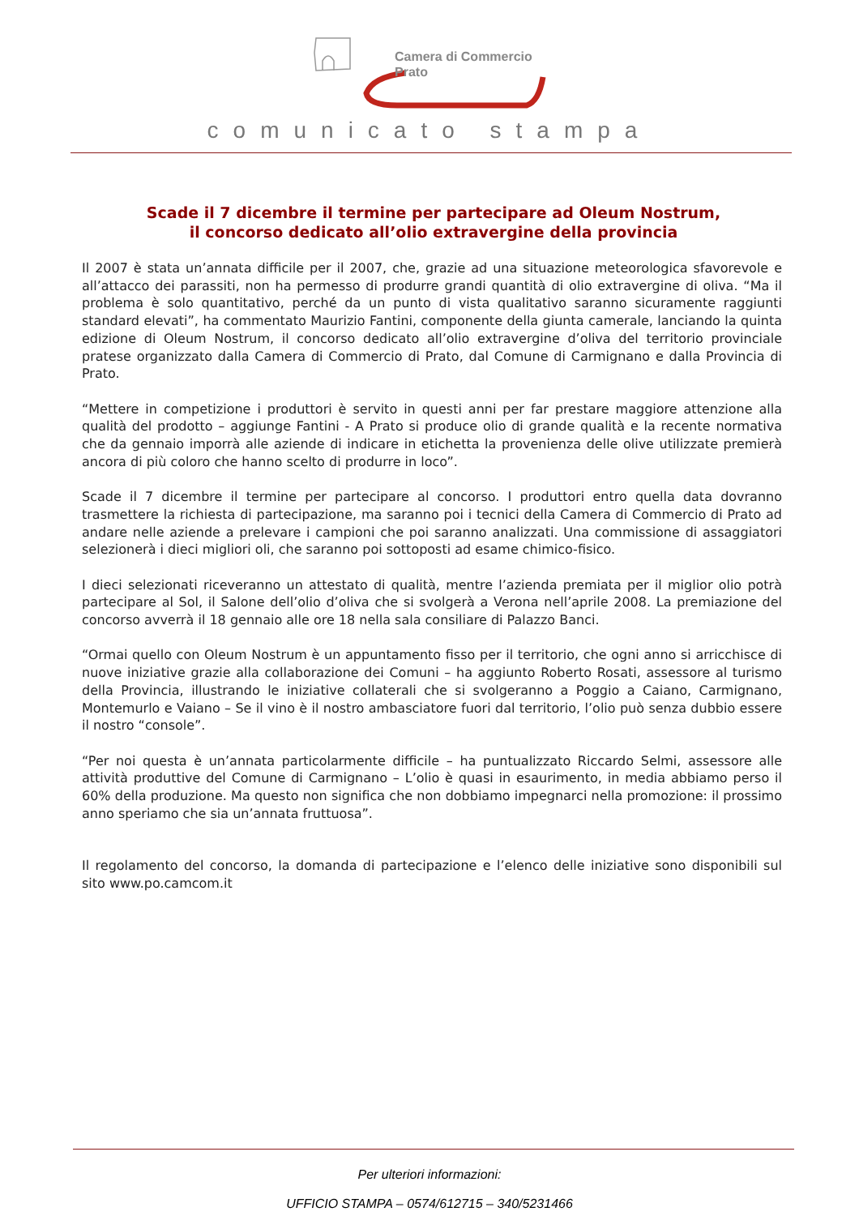Camera di Commercio
Prato
comunicato stampa
Scade il 7 dicembre il termine per partecipare ad Oleum Nostrum,
il concorso dedicato all’olio extravergine della provincia
Il 2007 è stata un’annata difficile per il 2007, che, grazie ad una situazione meteorologica sfavorevole e all’attacco dei parassiti, non ha permesso di produrre grandi quantità di olio extravergine di oliva. “Ma il problema è solo quantitativo, perché da un punto di vista qualitativo saranno sicuramente raggiunti standard elevati”, ha commentato Maurizio Fantini, componente della giunta camerale, lanciando la quinta edizione di Oleum Nostrum, il concorso dedicato all’olio extravergine d’oliva del territorio provinciale pratese organizzato dalla Camera di Commercio di Prato, dal Comune di Carmignano e dalla Provincia di Prato.
“Mettere in competizione i produttori è servito in questi anni per far prestare maggiore attenzione alla qualità del prodotto – aggiunge Fantini - A Prato si produce olio di grande qualità e la recente normativa che da gennaio imporrà alle aziende di indicare in etichetta la provenienza delle olive utilizzate premierà ancora di più coloro che hanno scelto di produrre in loco”.
Scade il 7 dicembre il termine per partecipare al concorso. I produttori entro quella data dovranno trasmettere la richiesta di partecipazione, ma saranno poi i tecnici della Camera di Commercio di Prato ad andare nelle aziende a prelevare i campioni che poi saranno analizzati. Una commissione di assaggiatori selezionerà i dieci migliori oli, che saranno poi sottoposti ad esame chimico-fisico.
I dieci selezionati riceveranno un attestato di qualità, mentre l’azienda premiata per il miglior olio potrà partecipare al Sol, il Salone dell’olio d’oliva che si svolgerà a Verona nell’aprile 2008. La premiazione del concorso avverrà il 18 gennaio alle ore 18 nella sala consiliare di Palazzo Banci.
“Ormai quello con Oleum Nostrum è un appuntamento fisso per il territorio, che ogni anno si arricchisce di nuove iniziative grazie alla collaborazione dei Comuni – ha aggiunto Roberto Rosati, assessore al turismo della Provincia, illustrando le iniziative collaterali che si svolgeranno a Poggio a Caiano, Carmignano, Montemurlo e Vaiano – Se il vino è il nostro ambasciatore fuori dal territorio, l’olio può senza dubbio essere il nostro “console”.
“Per noi questa è un’annata particolarmente difficile – ha puntualizzato Riccardo Selmi, assessore alle attività produttive del Comune di Carmignano – L’olio è quasi in esaurimento, in media abbiamo perso il 60% della produzione. Ma questo non significa che non dobbiamo impegnarci nella promozione: il prossimo anno speriamo che sia un’annata fruttuosa”.
Il regolamento del concorso, la domanda di partecipazione e l’elenco delle iniziative sono disponibili sul sito www.po.camcom.it
Per ulteriori informazioni:
UFFICIO STAMPA – 0574/612715 – 340/5231466